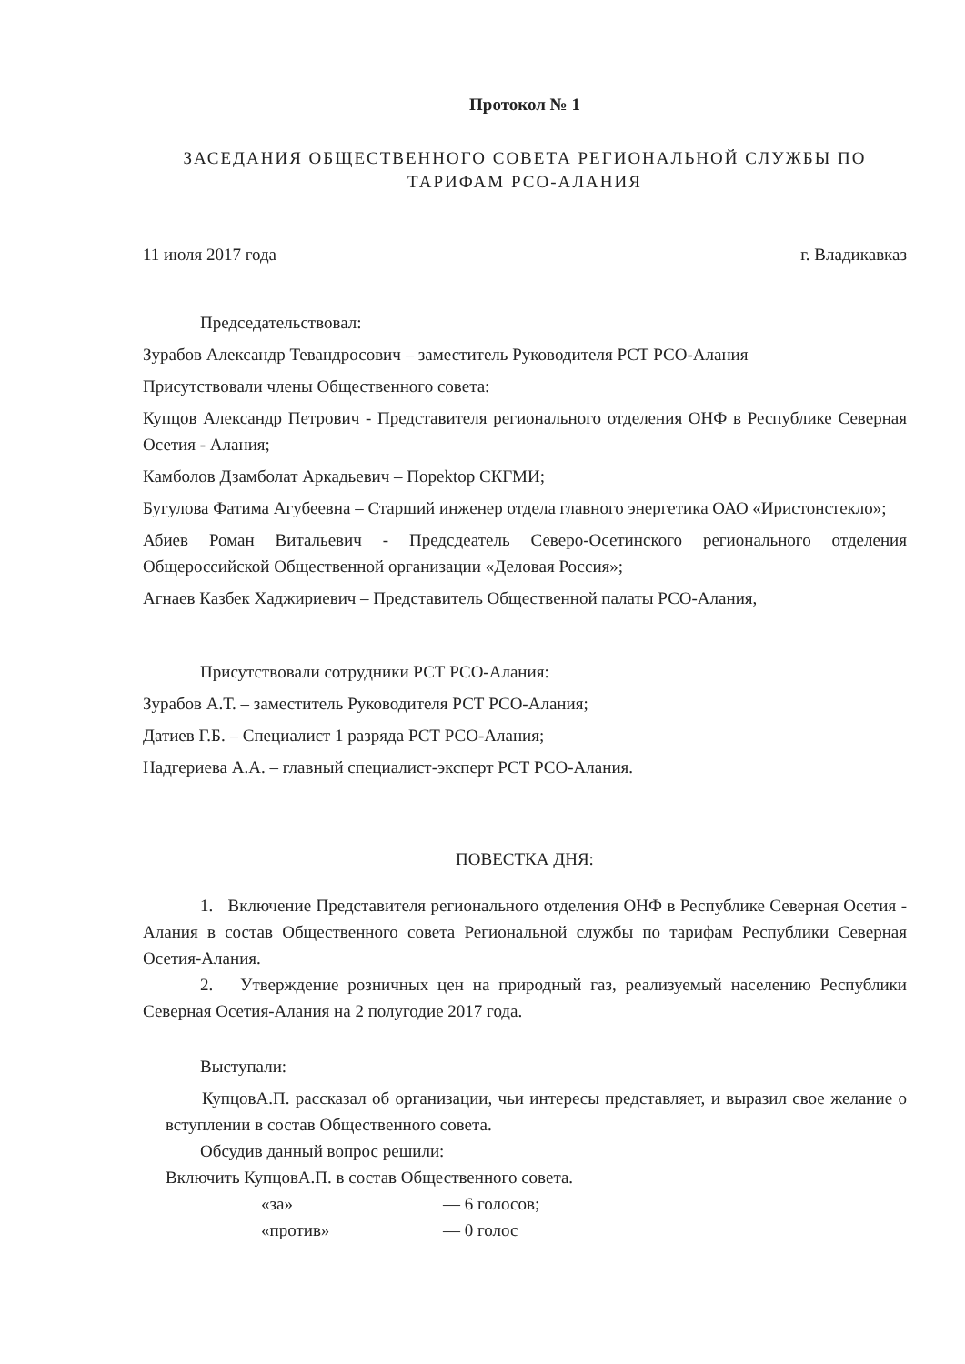Протокол № 1
ЗАСЕДАНИЯ ОБЩЕСТВЕННОГО СОВЕТА РЕГИОНАЛЬНОЙ СЛУЖБЫ ПО
ТАРИФАМ РСО-АЛАНИЯ
11 июля 2017 года г. Владикавказ
Председательствовал:
Зурабов Александр Тевандросович – заместитель Руководителя РСТ РСО-Алания
Присутствовали члены Общественного совета:
Купцов Александр Петрович - Представителя регионального отделения ОНФ в Республике Северная Осетия - Алания;
Камболов Дзамболат Аркадьевич – Порektop СКГМИ;
Бугулова Фатима Агубеевна – Старший инженер отдела главного энергетика ОАО «Иристонстекло»;
Абиев Роман Витальевич - Предсдеатель Северо-Осетинского регионального отделения Общероссийской Общественной организации «Деловая Россия»;
Агнаев Казбек Хаджириевич – Представитель Общественной палаты РСО-Алания,
Присутствовали сотрудники РСТ РСО-Алания:
Зурабов А.Т. – заместитель Руководителя РСТ РСО-Алания;
Датиев Г.Б. – Специалист 1 разряда РСТ РСО-Алания;
Надгериева А.А. – главный специалист-эксперт РСТ РСО-Алания.
ПОВЕСТКА ДНЯ:
1. Включение Представителя регионального отделения ОНФ в Республике Северная Осетия - Алания в состав Общественного совета Региональной службы по тарифам Республики Северная Осетия-Алания.
2. Утверждение розничных цен на природный газ, реализуемый населению Республики Северная Осетия-Алания на 2 полугодие 2017 года.
Выступали:
КупцовА.П. рассказал об организации, чьи интересы представляет, и выразил свое желание о вступлении в состав Общественного совета.
Обсудив данный вопрос решили:
Включить КупцовА.П. в состав Общественного совета.
«за» — 6 голосов;
«против» — 0 голос